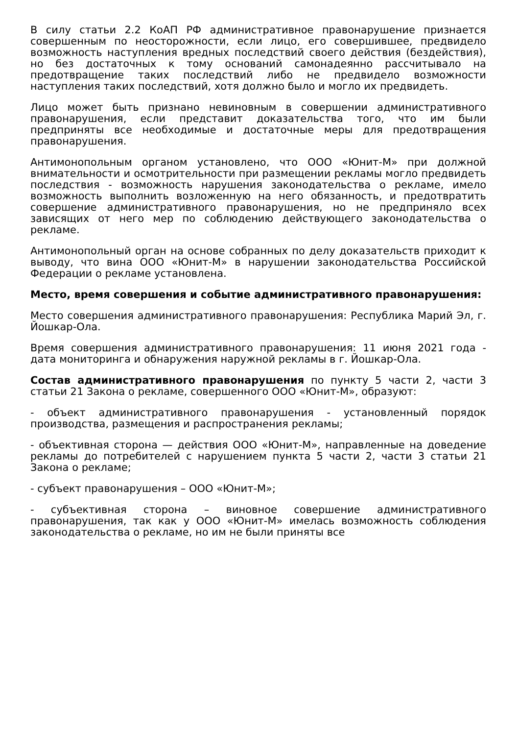В силу статьи 2.2 КоАП РФ административное правонарушение признается совершенным по неосторожности, если лицо, его совершившее, предвидело возможность наступления вредных последствий своего действия (бездействия), но без достаточных к тому оснований самонадеянно рассчитывало на предотвращение таких последствий либо не предвидело возможности наступления таких последствий, хотя должно было и могло их предвидеть.
Лицо может быть признано невиновным в совершении административного правонарушения, если представит доказательства того, что им были предприняты все необходимые и достаточные меры для предотвращения правонарушения.
Антимонопольным органом установлено, что ООО «Юнит-М» при должной внимательности и осмотрительности при размещении рекламы могло предвидеть последствия - возможность нарушения законодательства о рекламе, имело возможность выполнить возложенную на него обязанность, и предотвратить совершение административного правонарушения, но не предприняло всех зависящих от него мер по соблюдению действующего законодательства о рекламе.
Антимонопольный орган на основе собранных по делу доказательств приходит к выводу, что вина ООО «Юнит-М» в нарушении законодательства Российской Федерации о рекламе установлена.
Место, время совершения и событие административного правонарушения:
Место совершения административного правонарушения: Республика Марий Эл, г. Йошкар-Ола.
Время совершения административного правонарушения: 11 июня 2021 года - дата мониторинга и обнаружения наружной рекламы в г. Йошкар-Ола.
Состав административного правонарушения по пункту 5 части 2, части 3 статьи 21 Закона о рекламе, совершенного ООО «Юнит-М», образуют:
- объект административного правонарушения - установленный порядок производства, размещения и распространения рекламы;
- объективная сторона — действия ООО «Юнит-М», направленные на доведение рекламы до потребителей с нарушением пункта 5 части 2, части 3 статьи 21 Закона о рекламе;
- субъект правонарушения – ООО «Юнит-М»;
- субъективная сторона – виновное совершение административного правонарушения, так как у ООО «Юнит-М» имелась возможность соблюдения законодательства о рекламе, но им не были приняты все